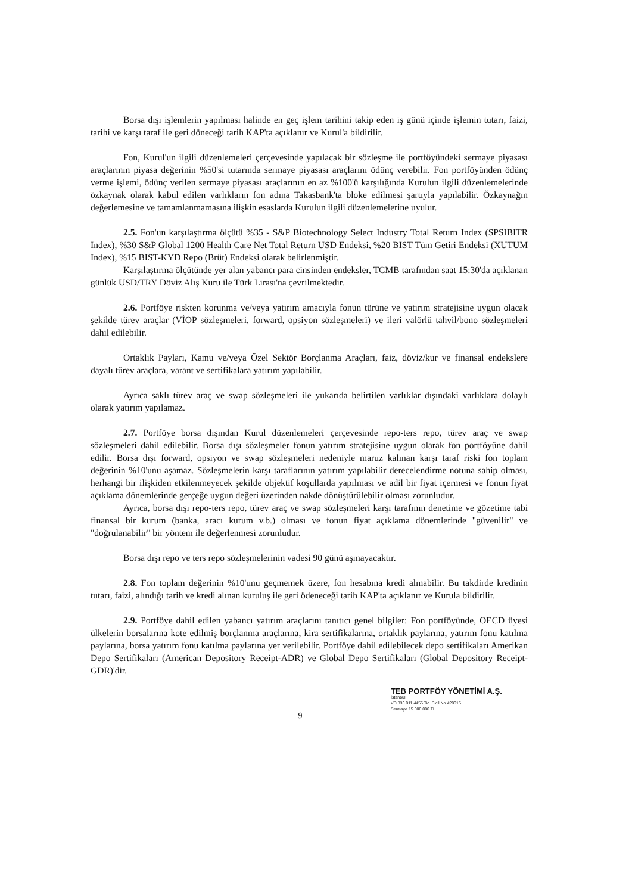Borsa dışı işlemlerin yapılması halinde en geç işlem tarihini takip eden iş günü içinde işlemin tutarı, faizi, tarihi ve karşı taraf ile geri döneceği tarih KAP'ta açıklanır ve Kurul'a bildirilir.
Fon, Kurul'un ilgili düzenlemeleri çerçevesinde yapılacak bir sözleşme ile portföyündeki sermaye piyasası araçlarının piyasa değerinin %50'si tutarında sermaye piyasası araçlarını ödünç verebilir. Fon portföyünden ödünç verme işlemi, ödünç verilen sermaye piyasası araçlarının en az %100'ü karşılığında Kurulun ilgili düzenlemelerinde özkaynak olarak kabul edilen varlıkların fon adına Takasbank'ta bloke edilmesi şartıyla yapılabilir. Özkaynağın değerlemesine ve tamamlanmamasına ilişkin esaslarda Kurulun ilgili düzenlemelerine uyulur.
2.5. Fon'un karşılaştırma ölçütü %35 - S&P Biotechnology Select Industry Total Return Index (SPSIBITR Index), %30 S&P Global 1200 Health Care Net Total Return USD Endeksi, %20 BIST Tüm Getiri Endeksi (XUTUM Index), %15 BIST-KYD Repo (Brüt) Endeksi olarak belirlenmiştir.
Karşılaştırma ölçütünde yer alan yabancı para cinsinden endeksler, TCMB tarafından saat 15:30'da açıklanan günlük USD/TRY Döviz Alış Kuru ile Türk Lirası'na çevrilmektedir.
2.6. Portföye riskten korunma ve/veya yatırım amacıyla fonun türüne ve yatırım stratejisine uygun olacak şekilde türev araçlar (VİOP sözleşmeleri, forward, opsiyon sözleşmeleri) ve ileri valörlü tahvil/bono sözleşmeleri dahil edilebilir.
Ortaklık Payları, Kamu ve/veya Özel Sektör Borçlanma Araçları, faiz, döviz/kur ve finansal endekslere dayalı türev araçlara, varant ve sertifikalara yatırım yapılabilir.
Ayrıca saklı türev araç ve swap sözleşmeleri ile yukarıda belirtilen varlıklar dışındaki varlıklara dolaylı olarak yatırım yapılamaz.
2.7. Portföye borsa dışından Kurul düzenlemeleri çerçevesinde repo-ters repo, türev araç ve swap sözleşmeleri dahil edilebilir. Borsa dışı sözleşmeler fonun yatırım stratejisine uygun olarak fon portföyüne dahil edilir. Borsa dışı forward, opsiyon ve swap sözleşmeleri nedeniyle maruz kalınan karşı taraf riski fon toplam değerinin %10'unu aşamaz. Sözleşmelerin karşı taraflarının yatırım yapılabilir derecelendirme notuna sahip olması, herhangi bir ilişkiden etkilenmeyecek şekilde objektif koşullarda yapılması ve adil bir fiyat içermesi ve fonun fiyat açıklama dönemlerinde gerçeğe uygun değeri üzerinden nakde dönüştürülebilir olması zorunludur.
Ayrıca, borsa dışı repo-ters repo, türev araç ve swap sözleşmeleri karşı tarafının denetime ve gözetime tabi finansal bir kurum (banka, aracı kurum v.b.) olması ve fonun fiyat açıklama dönemlerinde "güvenilir" ve "doğrulanabilir" bir yöntem ile değerlenmesi zorunludur.
Borsa dışı repo ve ters repo sözleşmelerinin vadesi 90 günü aşmayacaktır.
2.8. Fon toplam değerinin %10'unu geçmemek üzere, fon hesabına kredi alınabilir. Bu takdirde kredinin tutarı, faizi, alındığı tarih ve kredi alınan kuruluş ile geri ödeneceği tarih KAP'ta açıklanır ve Kurula bildirilir.
2.9. Portföye dahil edilen yabancı yatırım araçlarını tanıtıcı genel bilgiler: Fon portföyünde, OECD üyesi ülkelerin borsalarına kote edilmiş borçlanma araçlarına, kira sertifikalarına, ortaklık paylarına, yatırım fonu katılma paylarına, borsa yatırım fonu katılma paylarına yer verilebilir. Portföye dahil edilebilecek depo sertifikaları Amerikan Depo Sertifikaları (American Depository Receipt-ADR) ve Global Depo Sertifikaları (Global Depository Receipt-GDR)'dir.
9
TEB PORTFÖY YÖNETİMİ A.Ş.
İstanbul
VD 833 011 4455 Tic. Sicil No.420015
Sermaye 15.000.000 TL